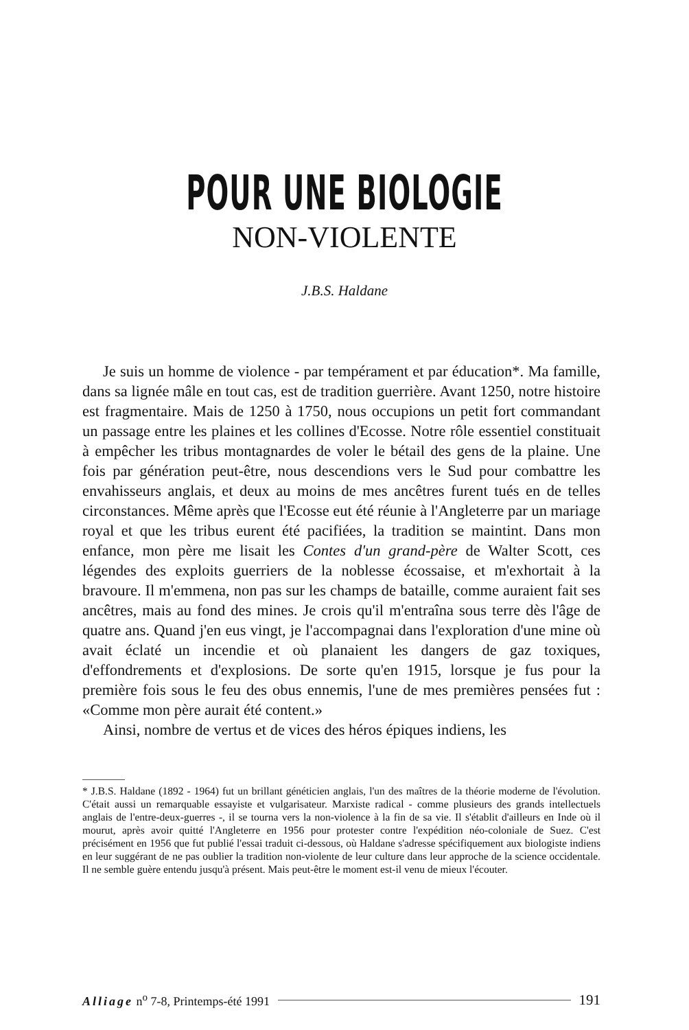POUR UNE BIOLOGIE
NON-VIOLENTE
J.B.S. Haldane
Je suis un homme de violence - par tempérament et par éducation*. Ma famille, dans sa lignée mâle en tout cas, est de tradition guerrière. Avant 1250, notre histoire est fragmentaire. Mais de 1250 à 1750, nous occupions un petit fort commandant un passage entre les plaines et les collines d'Ecosse. Notre rôle essentiel constituait à empêcher les tribus montagnardes de voler le bétail des gens de la plaine. Une fois par génération peut-être, nous descendions vers le Sud pour combattre les envahisseurs anglais, et deux au moins de mes ancêtres furent tués en de telles circonstances. Même après que l'Ecosse eut été réunie à l'Angleterre par un mariage royal et que les tribus eurent été pacifiées, la tradition se maintint. Dans mon enfance, mon père me lisait les Contes d'un grand-père de Walter Scott, ces légendes des exploits guerriers de la noblesse écossaise, et m'exhortait à la bravoure. Il m'emmena, non pas sur les champs de bataille, comme auraient fait ses ancêtres, mais au fond des mines. Je crois qu'il m'entraîna sous terre dès l'âge de quatre ans. Quand j'en eus vingt, je l'accompagnai dans l'exploration d'une mine où avait éclaté un incendie et où planaient les dangers de gaz toxiques, d'effondrements et d'explosions. De sorte qu'en 1915, lorsque je fus pour la première fois sous le feu des obus ennemis, l'une de mes premières pensées fut : «Comme mon père aurait été content.»
Ainsi, nombre de vertus et de vices des héros épiques indiens, les
* J.B.S. Haldane (1892 - 1964) fut un brillant généticien anglais, l'un des maîtres de la théorie moderne de l'évolution. C'était aussi un remarquable essayiste et vulgarisateur. Marxiste radical - comme plusieurs des grands intellectuels anglais de l'entre-deux-guerres -, il se tourna vers la non-violence à la fin de sa vie. Il s'établit d'ailleurs en Inde où il mourut, après avoir quitté l'Angleterre en 1956 pour protester contre l'expédition néo-coloniale de Suez. C'est précisément en 1956 que fut publié l'essai traduit ci-dessous, où Haldane s'adresse spécifiquement aux biologiste indiens en leur suggérant de ne pas oublier la tradition non-violente de leur culture dans leur approche de la science occidentale. Il ne semble guère entendu jusqu'à présent. Mais peut-être le moment est-il venu de mieux l'écouter.
Alliage n<sup>o</sup> 7-8, Printemps-été 1991 191